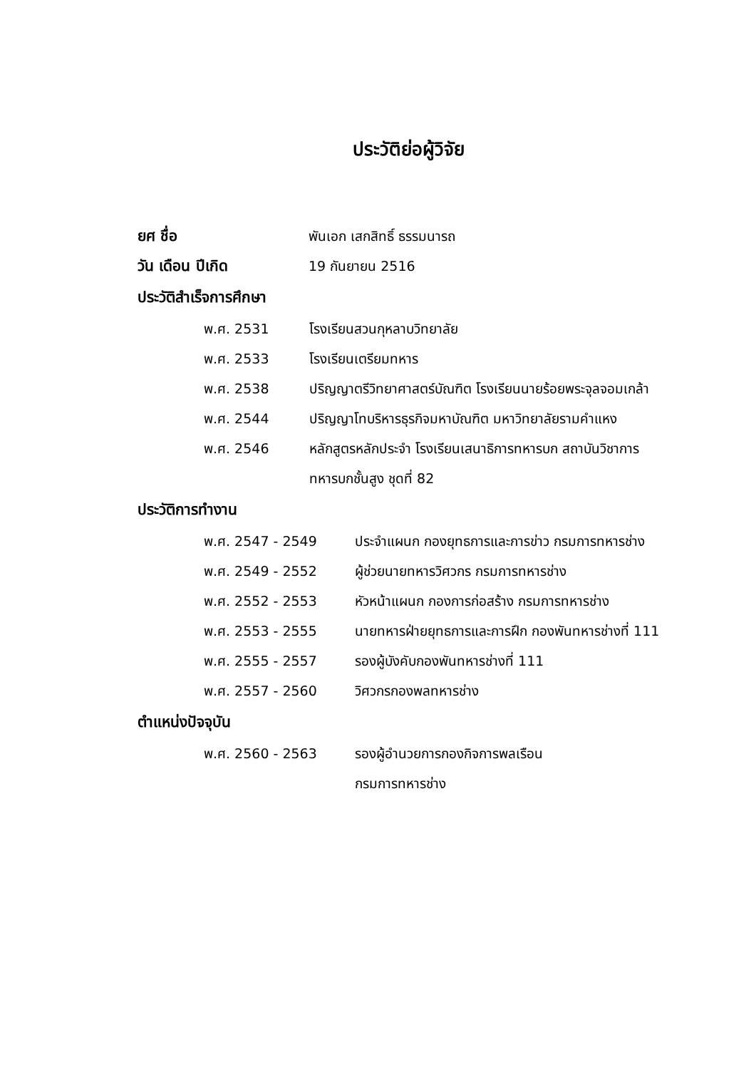ประวัติย่อผู้วิจัย
ยศ ชื่อ พันเอก เสกสิทธิ์ ธรรมนารถ
วัน เดือน ปีเกิด 19 กันยายน 2516
ประวัติสำเร็จการศึกษา
พ.ศ. 2531 โรงเรียนสวนกุหลาบวิทยาลัย
พ.ศ. 2533 โรงเรียนเตรียมทหาร
พ.ศ. 2538 ปริญญาตรีวิทยาศาสตร์บัณฑิต โรงเรียนนายร้อยพระจุลจอมเกล้า
พ.ศ. 2544 ปริญญาโทบริหารธุรกิจมหาบัณฑิต มหาวิทยาลัยรามคำแหง
พ.ศ. 2546 หลักสูตรหลักประจำ โรงเรียนเสนาธิการทหารบก สถาบันวิชาการทหารบกชั้นสูง ชุดที่ 82
ประวัติการทำงาน
พ.ศ. 2547 - 2549 ประจำแผนก กองยุทธการและการข่าว กรมการทหารช่าง
พ.ศ. 2549 - 2552 ผู้ช่วยนายทหารวิศวกร กรมการทหารช่าง
พ.ศ. 2552 - 2553 หัวหน้าแผนก กองการก่อสร้าง กรมการทหารช่าง
พ.ศ. 2553 - 2555 นายทหารฝ่ายยุทธการและการฝึก กองพันทหารช่างที่ 111
พ.ศ. 2555 - 2557 รองผู้บังคับกองพันทหารช่างที่ 111
พ.ศ. 2557 - 2560 วิศวกรกองพลทหารช่าง
ตำแหน่งปัจจุบัน
พ.ศ. 2560 - 2563 รองผู้อำนวยการกองกิจการพลเรือน
กรมการทหารช่าง